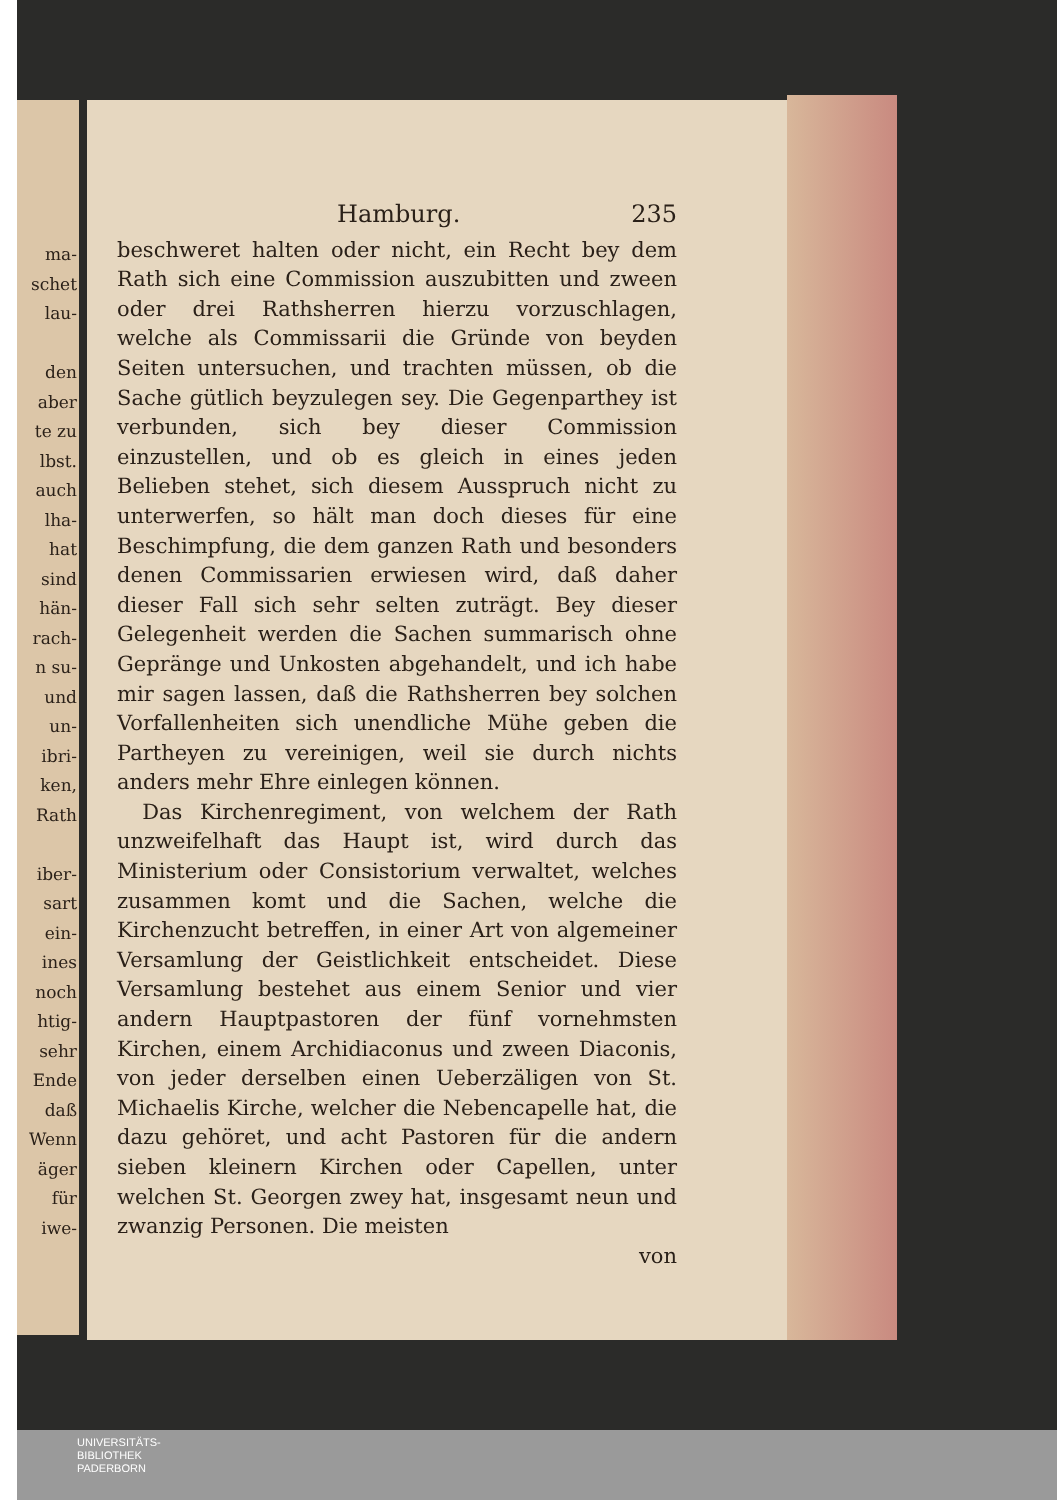ma-
schet
lau-
den
aber
te zu
lbst.
auch
lha-
hat
sind
hän-
rach-
n su-
und
un-
ibri-
ken,
Rath
iber-
sart
ein-
ines
noch
htig-
sehr
Ende
daß
Wenn
äger
für
iwe-
Hamburg. 235
beschweret halten oder nicht, ein Recht bey dem Rath sich eine Commission auszubitten und zween oder drei Rathsherren hierzu vorzuschlagen, welche als Commissarii die Gründe von beyden Seiten untersuchen, und trachten müssen, ob die Sache gütlich beyzulegen sey. Die Gegenparthey ist verbunden, sich bey dieser Commission einzustellen, und ob es gleich in eines jeden Belieben stehet, sich diesem Ausspruch nicht zu unterwerfen, so hält man doch dieses für eine Beschimpfung, die dem ganzen Rath und besonders denen Commissarien erwiesen wird, daß daher dieser Fall sich sehr selten zuträgt. Bey dieser Gelegenheit werden die Sachen summarisch ohne Gepränge und Unkosten abgehandelt, und ich habe mir sagen lassen, daß die Rathsherren bey solchen Vorfallenheiten sich unendliche Mühe geben die Partheyen zu vereinigen, weil sie durch nichts anders mehr Ehre einlegen können.
Das Kirchenregiment, von welchem der Rath unzweifelhaft das Haupt ist, wird durch das Ministerium oder Consistorium verwaltet, welches zusammen komt und die Sachen, welche die Kirchenzucht betreffen, in einer Art von algemeiner Versamlung der Geistlichkeit entscheidet. Diese Versamlung bestehet aus einem Senior und vier andern Hauptpastoren der fünf vornehmsten Kirchen, einem Archidiaconus und zween Diaconis, von jeder derselben einen Ueberzäligen von St. Michaelis Kirche, welcher die Nebencapelle hat, die dazu gehöret, und acht Pastoren für die andern sieben kleinern Kirchen oder Capellen, unter welchen St. Georgen zwey hat, insgesamt neun und zwanzig Personen. Die meisten
von
UNIVERSITÄTS-
BIBLIOTHEK
PADERBORN